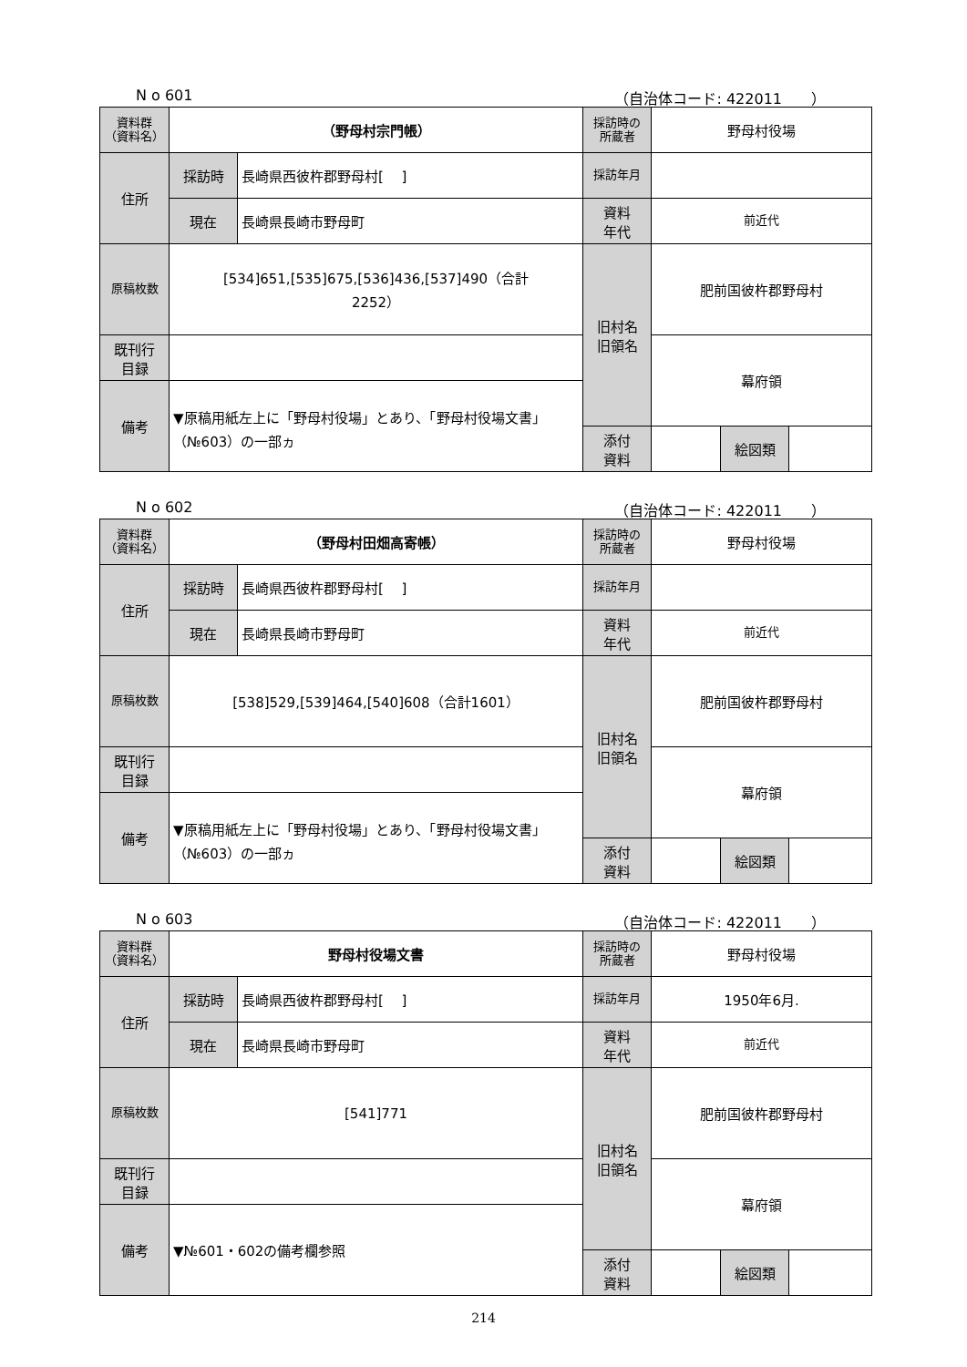N o 601 （自治体コード: 422011　　）
| 資料群 （資料名） | （野母村宗門帳） | | 採訪時の 所蔵者 | 野母村役場 | | |
| 住所 | 採訪時 | 長崎県西彼杵郡野母村[ ] | 採訪年月 | | | |
| | 現在 | 長崎県長崎市野母町 | 資料 年代 | 前近代 | | |
| 原稿枚数 | [534]651,[535]675,[536]436,[537]490（合計 2252） | | 旧村名 旧領名 | 肥前国彼杵郡野母村 | | |
| 既刊行 目録 | | | | 幕府領 | | |
| 備考 | ▼原稿用紙左上に「野母村役場」とあり、「野母村役場文書」（№603）の一部ヵ | | | | | |
| | | | 添付 資料 | | 絵図類 | |
N o 602 （自治体コード: 422011　　）
| 資料群 （資料名） | （野母村田畑高寄帳） | | 採訪時の 所蔵者 | 野母村役場 | | |
| 住所 | 採訪時 | 長崎県西彼杵郡野母村[ ] | 採訪年月 | | | |
| | 現在 | 長崎県長崎市野母町 | 資料 年代 | 前近代 | | |
| 原稿枚数 | [538]529,[539]464,[540]608（合計1601） | | 旧村名 旧領名 | 肥前国彼杵郡野母村 | | |
| 既刊行 目録 | | | | 幕府領 | | |
| 備考 | ▼原稿用紙左上に「野母村役場」とあり、「野母村役場文書」（№603）の一部ヵ | | | | | |
| | | | 添付 資料 | | 絵図類 | |
N o 603 （自治体コード: 422011　　）
| 資料群 （資料名） | 野母村役場文書 | | 採訪時の 所蔵者 | 野母村役場 | | |
| 住所 | 採訪時 | 長崎県西彼杵郡野母村[ ] | 採訪年月 | 1950年6月. | | |
| | 現在 | 長崎県長崎市野母町 | 資料 年代 | 前近代 | | |
| 原稿枚数 | [541]771 | | 旧村名 旧領名 | 肥前国彼杵郡野母村 | | |
| 既刊行 目録 | | | | 幕府領 | | |
| 備考 | ▼№601・602の備考欄参照 | | | | | |
| | | | 添付 資料 | | 絵図類 | |
214